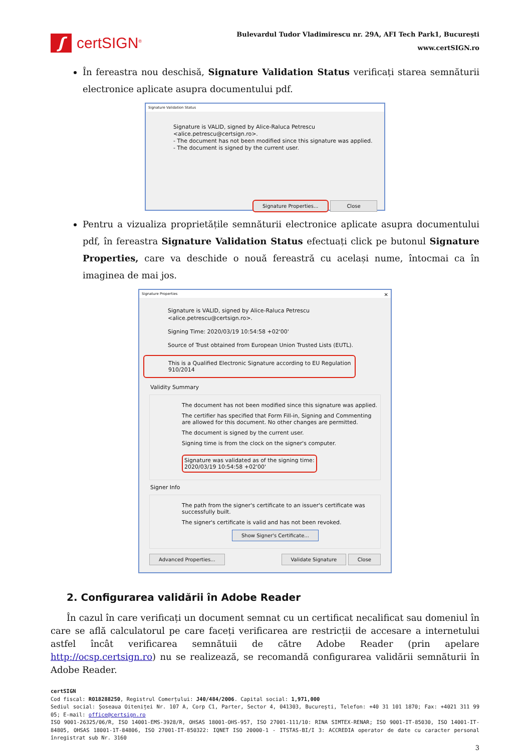ʃ
certSIGN<sup>®</sup>
Bulevardul Tudor Vladimirescu nr. 29A, AFI Tech Park1, București
www.certSIGN.ro
În fereastra nou deschisă, Signature Validation Status verificați starea semnăturii electronice aplicate asupra documentului pdf.
Signature Validation Status
Signature is VALID, signed by Alice-Raluca Petrescu <alice.petrescu@certsign.ro>.
- The document has not been modified since this signature was applied.
- The document is signed by the current user.
Signature Properties... Close
Pentru a vizualiza proprietățile semnăturii electronice aplicate asupra documentului pdf, în fereastra Signature Validation Status efectuați click pe butonul Signature Properties, care va deschide o nouă fereastră cu același nume, întocmai ca în imaginea de mai jos.
Signature Properties ✕
Signature is VALID, signed by Alice-Raluca Petrescu
<alice.petrescu@certsign.ro>.
Signing Time: 2020/03/19 10:54:58 +02'00'
Source of Trust obtained from European Union Trusted Lists (EUTL).
This is a Qualified Electronic Signature according to EU Regulation 910/2014
Validity Summary
The document has not been modified since this signature was applied.
The certifier has specified that Form Fill-in, Signing and Commenting are allowed for this document. No other changes are permitted.
The document is signed by the current user.
Signing time is from the clock on the signer's computer.
Signature was validated as of the signing time:
2020/03/19 10:54:58 +02'00'
Signer Info
The path from the signer's certificate to an issuer's certificate was successfully built.
The signer's certificate is valid and has not been revoked.
Show Signer's Certificate...
Advanced Properties... Validate Signature Close
2. Configurarea validării în Adobe Reader
În cazul în care verificați un document semnat cu un certificat necalificat sau domeniul în care se află calculatorul pe care faceți verificarea are restricții de accesare a internetului astfel încât verificarea semnătuii de către Adobe Reader (prin apelare http://ocsp.certsign.ro) nu se realizează, se recomandă configurarea validării semnăturii în Adobe Reader.
certSIGN
Cod fiscal: RO18288250, Registrul Comerțului: J40/484/2006. Capital social: 1,971,000
Sediul social: Șoseaua Oiteniței Nr. 107 A, Corp C1, Parter, Sector 4, 041303, București, Telefon: +40 31 101 1870; Fax: +4021 311 99 05; E-mail: office@certsign.ro
ISO 9001-26325/06/R, ISO 14001-EMS-3928/R, OHSAS 18001-OHS-957, ISO 27001-111/10: RINA SIMTEX-RENAR; ISO 9001-IT-85030, ISO 14001-IT-84805, OHSAS 18001-1T-84806, ISO 27001-IT-850322: IQNET ISO 20000-1 - ITSTAS-BI/I 3: ACCREDIA operator de date cu caracter personal înregistrat sub Nr. 3160
3